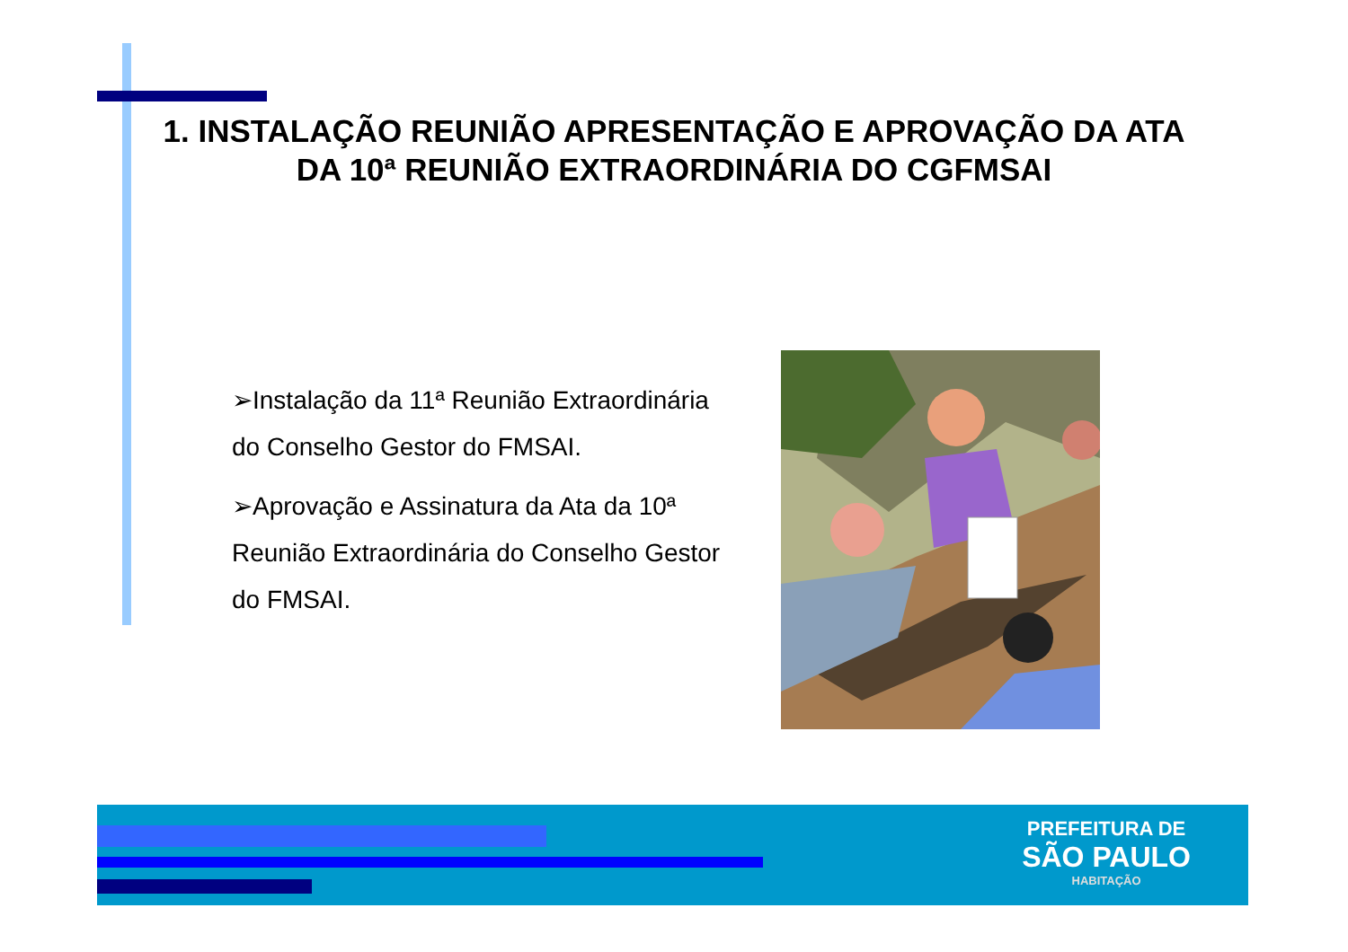1. INSTALAÇÃO REUNIÃO APRESENTAÇÃO E APROVAÇÃO DA ATA DA 10ª REUNIÃO EXTRAORDINÁRIA DO CGFMSAI
➢Instalação da 11ª Reunião Extraordinária do Conselho Gestor do FMSAI.
➢Aprovação e Assinatura da Ata da 10ª Reunião Extraordinária do Conselho Gestor do FMSAI.
PREFEITURA DE
SÃO PAULO
HABITAÇÃO